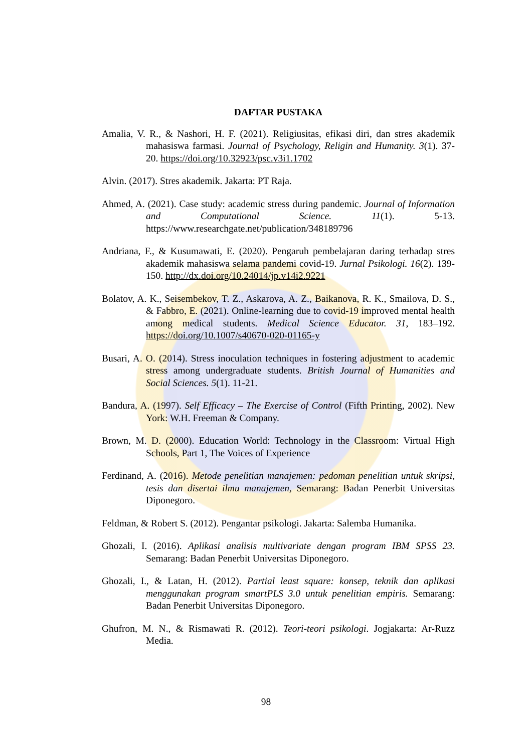DAFTAR PUSTAKA
Amalia, V. R., & Nashori, H. F. (2021). Religiusitas, efikasi diri, dan stres akademik mahasiswa farmasi. Journal of Psychology, Religin and Humanity. 3(1). 37-20. https://doi.org/10.32923/psc.v3i1.1702
Alvin. (2017). Stres akademik. Jakarta: PT Raja.
Ahmed, A. (2021). Case study: academic stress during pandemic. Journal of Information and Computational Science. 11(1). 5-13. https://www.researchgate.net/publication/348189796
Andriana, F., & Kusumawati, E. (2020). Pengaruh pembelajaran daring terhadap stres akademik mahasiswa selama pandemi covid-19. Jurnal Psikologi. 16(2). 139-150. http://dx.doi.org/10.24014/jp.v14i2.9221
Bolatov, A. K., Seisembekov, T. Z., Askarova, A. Z., Baikanova, R. K., Smailova, D. S., & Fabbro, E. (2021). Online-learning due to covid-19 improved mental health among medical students. Medical Science Educator. 31, 183–192. https://doi.org/10.1007/s40670-020-01165-y
Busari, A. O. (2014). Stress inoculation techniques in fostering adjustment to academic stress among undergraduate students. British Journal of Humanities and Social Sciences. 5(1). 11-21.
Bandura, A. (1997). Self Efficacy – The Exercise of Control (Fifth Printing, 2002). New York: W.H. Freeman & Company.
Brown, M. D. (2000). Education World: Technology in the Classroom: Virtual High Schools, Part 1, The Voices of Experience
Ferdinand, A. (2016). Metode penelitian manajemen: pedoman penelitian untuk skripsi, tesis dan disertai ilmu manajemen, Semarang: Badan Penerbit Universitas Diponegoro.
Feldman, & Robert S. (2012). Pengantar psikologi. Jakarta: Salemba Humanika.
Ghozali, I. (2016). Aplikasi analisis multivariate dengan program IBM SPSS 23. Semarang: Badan Penerbit Universitas Diponegoro.
Ghozali, I., & Latan, H. (2012). Partial least square: konsep, teknik dan aplikasi menggunakan program smartPLS 3.0 untuk penelitian empiris. Semarang: Badan Penerbit Universitas Diponegoro.
Ghufron, M. N., & Rismawati R. (2012). Teori-teori psikologi. Jogjakarta: Ar-Ruzz Media.
98